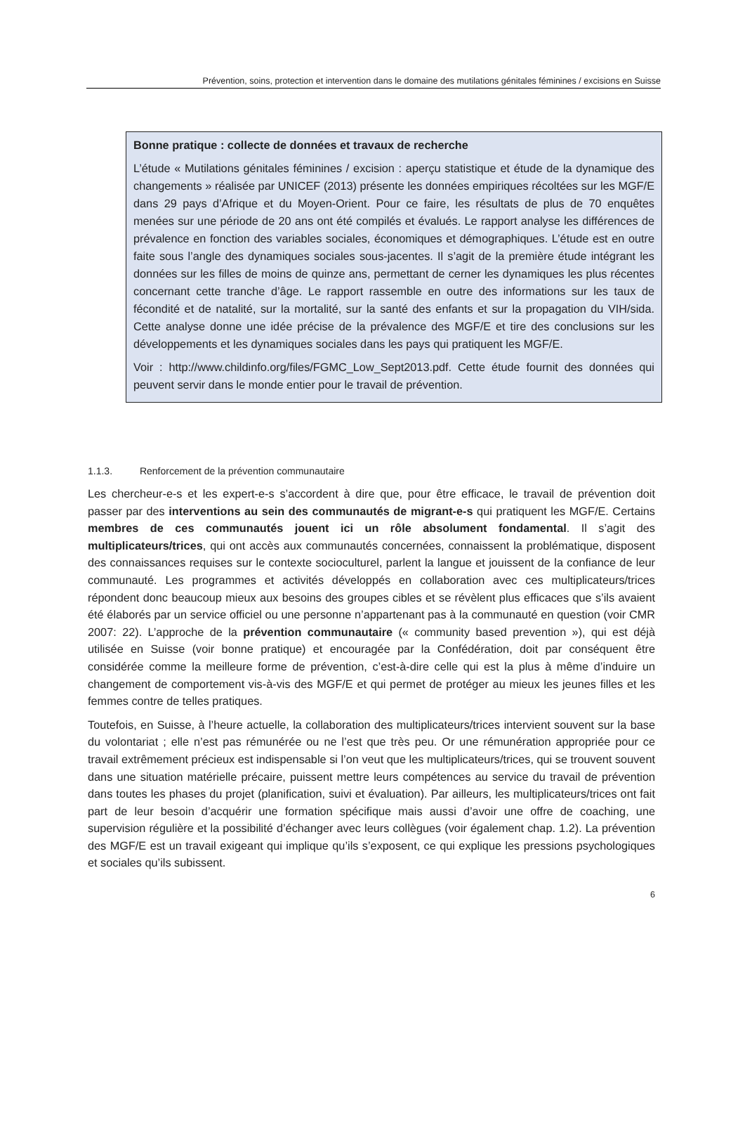Prévention, soins, protection et intervention dans le domaine des mutilations génitales féminines / excisions en Suisse
Bonne pratique : collecte de données et travaux de recherche
L’étude « Mutilations génitales féminines / excision : aperçu statistique et étude de la dynamique des changements » réalisée par UNICEF (2013) présente les données empiriques récoltées sur les MGF/E dans 29 pays d’Afrique et du Moyen-Orient. Pour ce faire, les résultats de plus de 70 enquêtes menées sur une période de 20 ans ont été compilés et évalués. Le rapport analyse les différences de prévalence en fonction des variables sociales, économiques et démographiques. L’étude est en outre faite sous l’angle des dynamiques sociales sous-jacentes. Il s’agit de la première étude intégrant les données sur les filles de moins de quinze ans, permettant de cerner les dynamiques les plus récentes concernant cette tranche d’âge. Le rapport rassemble en outre des informations sur les taux de fécondité et de natalité, sur la mortalité, sur la santé des enfants et sur la propagation du VIH/sida. Cette analyse donne une idée précise de la prévalence des MGF/E et tire des conclusions sur les développements et les dynamiques sociales dans les pays qui pratiquent les MGF/E.
Voir : http://www.childinfo.org/files/FGMC_Low_Sept2013.pdf. Cette étude fournit des données qui peuvent servir dans le monde entier pour le travail de prévention.
1.1.3. Renforcement de la prévention communautaire
Les chercheur-e-s et les expert-e-s s’accordent à dire que, pour être efficace, le travail de prévention doit passer par des interventions au sein des communautés de migrant-e-s qui pratiquent les MGF/E. Certains membres de ces communautés jouent ici un rôle absolument fondamental. Il s’agit des multiplicateurs/trices, qui ont accès aux communautés concernées, connaissent la problématique, disposent des connaissances requises sur le contexte socioculturel, parlent la langue et jouissent de la confiance de leur communauté. Les programmes et activités développés en collaboration avec ces multiplicateurs/trices répondent donc beaucoup mieux aux besoins des groupes cibles et se révèlent plus efficaces que s’ils avaient été élaborés par un service officiel ou une personne n’appartenant pas à la communauté en question (voir CMR 2007: 22). L’approche de la prévention communautaire (« community based prevention »), qui est déjà utilisée en Suisse (voir bonne pratique) et encouragée par la Confédération, doit par conséquent être considérée comme la meilleure forme de prévention, c’est-à-dire celle qui est la plus à même d’induire un changement de comportement vis-à-vis des MGF/E et qui permet de protéger au mieux les jeunes filles et les femmes contre de telles pratiques.
Toutefois, en Suisse, à l’heure actuelle, la collaboration des multiplicateurs/trices intervient souvent sur la base du volontariat ; elle n’est pas rémunérée ou ne l’est que très peu. Or une rémunération appropriée pour ce travail extrêmement précieux est indispensable si l’on veut que les multiplicateurs/trices, qui se trouvent souvent dans une situation matérielle précaire, puissent mettre leurs compétences au service du travail de prévention dans toutes les phases du projet (planification, suivi et évaluation). Par ailleurs, les multiplicateurs/trices ont fait part de leur besoin d’acquérir une formation spécifique mais aussi d’avoir une offre de coaching, une supervision régulière et la possibilité d’échanger avec leurs collègues (voir également chap. 1.2). La prévention des MGF/E est un travail exigeant qui implique qu’ils s’exposent, ce qui explique les pressions psychologiques et sociales qu’ils subissent.
6